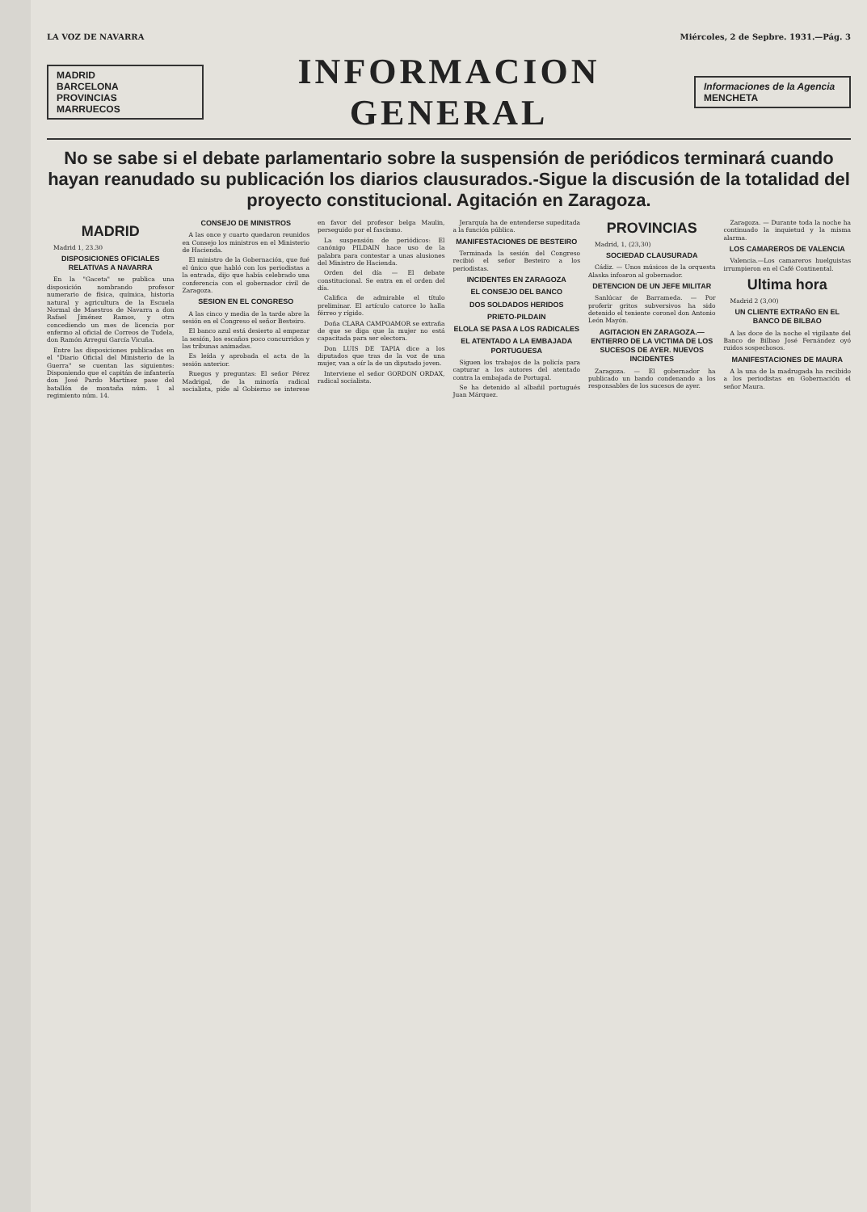LA VOZ DE NAVARRA Miércoles, 2 de Sepbre. 1931.—Pág. 3
MADRID
BARCELONA
PROVINCIAS
MARRUECOS
INFORMACION GENERAL
Informaciones de la Agencia MENCHETA
No se sabe si el debate parlamentario sobre la suspensión de periódicos terminará cuando hayan reanudado su publicación los diarios clausurados.-Sigue la discusión de la totalidad del proyecto constitucional. Agitación en Zaragoza.
MADRID
Madrid 1, 23.30
DISPOSICIONES OFICIALES RELATIVAS A NAVARRA
En la "Gaceta" se publica una disposición nombrando profesor numerario de física, química, historia natural y agricultura de la Escuela Normal de Maestros de Navarra a don Rafael Jiménez Ramos, y otra concediendo un mes de licencia por enfermo al oficial de Correos de Tudela, don Ramón Arregui García Vicuña.
Entre las disposiciones publicadas en el "Diario Oficial del Ministerio de la Guerra" se cuentan las siguientes: Disponiendo que el capitán de infantería don José Pardo Martínez pase del batallón de montaña núm. 1 al regimiento núm. 14.
CONSEJO DE MINISTROS
A las once y cuarto quedaron reunidos en Consejo los ministros en el Ministerio de Hacienda.
El ministro de la Gobernación, que fué el único que habló con los periodistas a la entrada, dijo que había celebrado una conferencia con el gobernador civil de Zaragoza.
SESION EN EL CONGRESO
A las cinco y media de la tarde abre la sesión en el Congreso el señor Besteiro.
El banco azul está desierto al empezar la sesión, los escaños poco concurridos y las tribunas animadas.
Es leída y aprobada el acta de la sesión anterior.
Ruegos y preguntas: El señor Pérez Madrigal, de la minoría radical socialista, pide al Gobierno se interese en favor del profesor belga Maulin, perseguido por el fascismo.
La suspensión de periódicos: El canónigo PILDAIN hace uso de la palabra para contestar a unas alusiones del Ministro de Hacienda.
Orden del día — El debate constitucional. Se entra en el orden del día.
Califica de admirable el título preliminar. El artículo catorce lo halla férreo y rígido.
Doña CLARA CAMPOAMOR se extraña de que se diga que la mujer no está capacitada para ser electora.
Don LUIS DE TAPIA dice a los diputados que tras de la voz de una mujer, van a oír la de un diputado joven.
Interviene el señor GORDON ORDAX, radical socialista.
Jerarquía ha de entenderse supeditada a la función pública.
MANIFESTACIONES DE BESTEIRO
Terminada la sesión del Congreso recibió el señor Besteiro a los periodistas.
INCIDENTES EN ZARAGOZA
EL CONSEJO DEL BANCO
DOS SOLDADOS HERIDOS
PRIETO-PILDAIN
ELOLA SE PASA A LOS RADICALES
EL ATENTADO A LA EMBAJADA PORTUGUESA
Siguen los trabajos de la policía para capturar a los autores del atentado contra la embajada de Portugal.
Se ha detenido al albañil portugués Juan Márquez.
PROVINCIAS
Madrid, 1, (23,30)
SOCIEDAD CLAUSURADA
Cádiz. — Unos músicos de la orquesta Alaska infoaron al gobernador.
DETENCION DE UN JEFE MILITAR
Sanlúcar de Barrameda. — Por proferir gritos subversivos ha sido detenido el teniente coronel don Antonio León Mayón.
AGITACION EN ZARAGOZA.—ENTIERRO DE LA VICTIMA DE LOS SUCESOS DE AYER. NUEVOS INCIDENTES
Zaragoza. — El gobernador ha publicado un bando condenando a los responsables de los sucesos de ayer.
Zaragoza. — Durante toda la noche ha continuado la inquietud y la misma alarma.
LOS CAMAREROS DE VALENCIA
Valencia.—Los camareros huelguistas irrumpieron en el Café Continental.
Ultima hora
Madrid 2 (3,00)
UN CLIENTE EXTRAÑO EN EL BANCO DE BILBAO
A las doce de la noche el vigilante del Banco de Bilbao José Fernández oyó ruidos sospechosos.
MANIFESTACIONES DE MAURA
A la una de la madrugada ha recibido a los periodistas en Gobernación el señor Maura.